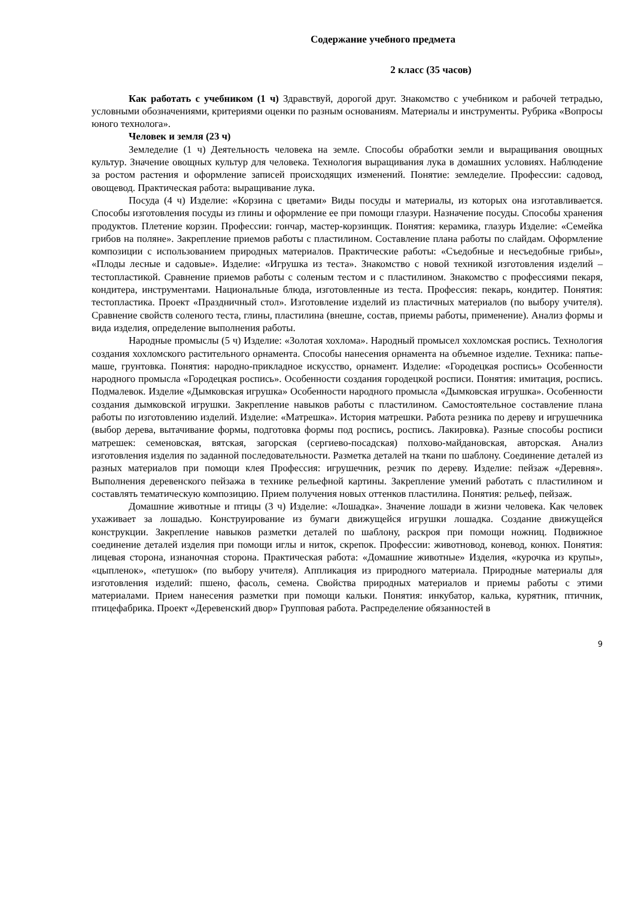Содержание учебного предмета
2 класс (35 часов)
Как работать с учебником (1 ч) Здравствуй, дорогой друг. Знакомство с учебником и рабочей тетрадью, условными обозначениями, критериями оценки по разным основаниям. Материалы и инструменты. Рубрика «Вопросы юного технолога».
Человек и земля (23 ч)
Земледелие (1 ч) Деятельность человека на земле. Способы обработки земли и выращивания овощных культур. Значение овощных культур для человека. Технология выращивания лука в домашних условиях. Наблюдение за ростом растения и оформление записей происходящих изменений. Понятие: земледелие. Профессии: садовод, овощевод. Практическая работа: выращивание лука.
Посуда (4 ч) Изделие: «Корзина с цветами» Виды посуды и материалы, из которых она изготавливается. Способы изготовления посуды из глины и оформление ее при помощи глазури. Назначение посуды. Способы хранения продуктов. Плетение корзин. Профессии: гончар, мастер-корзинщик. Понятия: керамика, глазурь Изделие: «Семейка грибов на поляне». Закрепление приемов работы с пластилином. Составление плана работы по слайдам. Оформление композиции с использованием природных материалов. Практические работы: «Съедобные и несъедобные грибы», «Плоды лесные и садовые». Изделие: «Игрушка из теста». Знакомство с новой техникой изготовления изделий – тестопластикой. Сравнение приемов работы с соленым тестом и с пластилином. Знакомство с профессиями пекаря, кондитера, инструментами. Национальные блюда, изготовленные из теста. Профессия: пекарь, кондитер. Понятия: тестопластика. Проект «Праздничный стол». Изготовление изделий из пластичных материалов (по выбору учителя). Сравнение свойств соленого теста, глины, пластилина (внешне, состав, приемы работы, применение). Анализ формы и вида изделия, определение выполнения работы.
Народные промыслы (5 ч) Изделие: «Золотая хохлома». Народный промысел хохломская роспись. Технология создания хохломского растительного орнамента. Способы нанесения орнамента на объемное изделие. Техника: папье-маше, грунтовка. Понятия: народно-прикладное искусство, орнамент. Изделие: «Городецкая роспись» Особенности народного промысла «Городецкая роспись». Особенности создания городецкой росписи. Понятия: имитация, роспись. Подмалевок. Изделие «Дымковская игрушка» Особенности народного промысла «Дымковская игрушка». Особенности создания дымковской игрушки. Закрепление навыков работы с пластилином. Самостоятельное составление плана работы по изготовлению изделий. Изделие: «Матрешка». История матрешки. Работа резника по дереву и игрушечника (выбор дерева, вытачивание формы, подготовка формы под роспись, роспись. Лакировка). Разные способы росписи матрешек: семеновская, вятская, загорская (сергиево-посадская) полхово-майдановская, авторская. Анализ изготовления изделия по заданной последовательности. Разметка деталей на ткани по шаблону. Соединение деталей из разных материалов при помощи клея Профессия: игрушечник, резчик по дереву. Изделие: пейзаж «Деревня». Выполнения деревенского пейзажа в технике рельефной картины. Закрепление умений работать с пластилином и составлять тематическую композицию. Прием получения новых оттенков пластилина. Понятия: рельеф, пейзаж.
Домашние животные и птицы (3 ч) Изделие: «Лошадка». Значение лошади в жизни человека. Как человек ухаживает за лошадью. Конструирование из бумаги движущейся игрушки лошадка. Создание движущейся конструкции. Закрепление навыков разметки деталей по шаблону, раскроя при помощи ножниц. Подвижное соединение деталей изделия при помощи иглы и ниток, скрепок. Профессии: животновод, коневод, конюх. Понятия: лицевая сторона, изнаночная сторона. Практическая работа: «Домашние животные» Изделия, «курочка из крупы», «цыпленок», «петушок» (по выбору учителя). Аппликация из природного материала. Природные материалы для изготовления изделий: пшено, фасоль, семена. Свойства природных материалов и приемы работы с этими материалами. Прием нанесения разметки при помощи кальки. Понятия: инкубатор, калька, курятник, птичник, птицефабрика. Проект «Деревенский двор» Групповая работа. Распределение обязанностей в
9